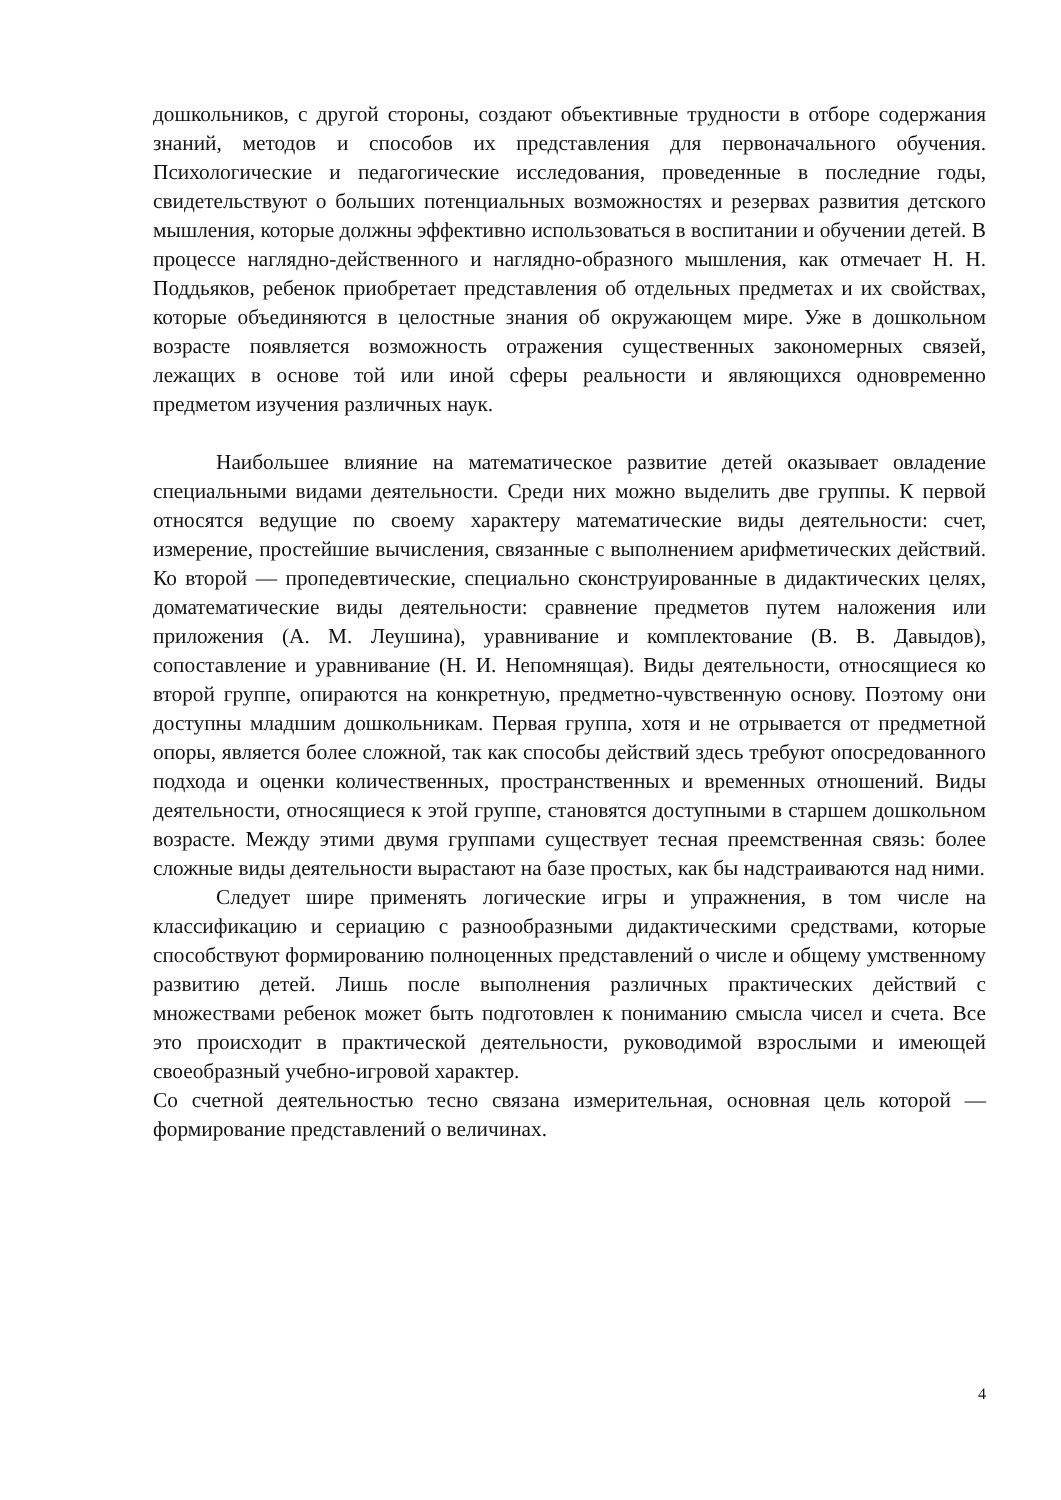дошкольников, с другой стороны, создают объективные трудности в отборе содержания знаний, методов и способов их представления для первоначального обучения. Психологические и педагогические исследования, проведенные в последние годы, свидетельствуют о больших потенциальных возможностях и резервах развития детского мышления, которые должны эффективно использоваться в воспитании и обучении детей. В процессе наглядно-действенного и наглядно-образного мышления, как отмечает Н. Н. Поддьяков, ребенок приобретает представления об отдельных предметах и их свойствах, которые объединяются в целостные знания об окружающем мире. Уже в дошкольном возрасте появляется возможность отражения существенных закономерных связей, лежащих в основе той или иной сферы реальности и являющихся одновременно предметом изучения различных наук.
Наибольшее влияние на математическое развитие детей оказывает овладение специальными видами деятельности. Среди них можно выделить две группы. К первой относятся ведущие по своему характеру математические виды деятельности: счет, измерение, простейшие вычисления, связанные с выполнением арифметических действий. Ко второй — пропедевтические, специально сконструированные в дидактических целях, доматематические виды деятельности: сравнение предметов путем наложения или приложения (А. М. Леушина), уравнивание и комплектование (В. В. Давыдов), сопоставление и уравнивание (Н. И. Непомнящая). Виды деятельности, относящиеся ко второй группе, опираются на конкретную, предметно-чувственную основу. Поэтому они доступны младшим дошкольникам. Первая группа, хотя и не отрывается от предметной опоры, является более сложной, так как способы действий здесь требуют опосредованного подхода и оценки количественных, пространственных и временных отношений. Виды деятельности, относящиеся к этой группе, становятся доступными в старшем дошкольном возрасте. Между этими двумя группами существует тесная преемственная связь: более сложные виды деятельности вырастают на базе простых, как бы надстраиваются над ними.
Следует шире применять логические игры и упражнения, в том числе на классификацию и сериацию с разнообразными дидактическими средствами, которые способствуют формированию полноценных представлений о числе и общему умственному развитию детей. Лишь после выполнения различных практических действий с множествами ребенок может быть подготовлен к пониманию смысла чисел и счета. Все это происходит в практической деятельности, руководимой взрослыми и имеющей своеобразный учебно-игровой характер.
Со счетной деятельностью тесно связана измерительная, основная цель которой — формирование представлений о величинах.
4